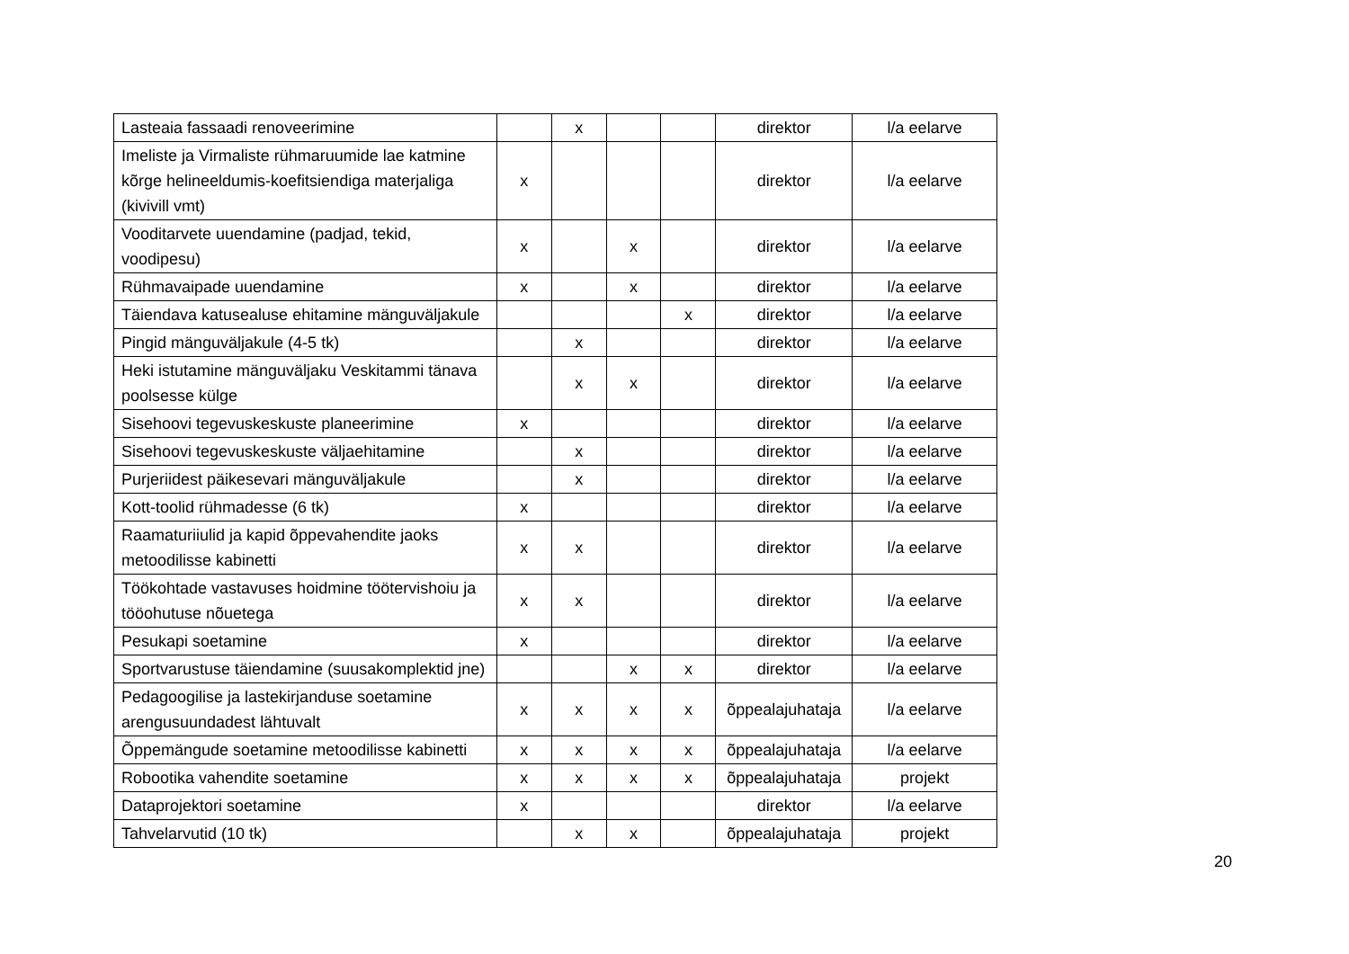| Lasteaia fassaadi renoveerimine | | x | | | direktor | l/a eelarve |
| Imeliste ja Virmaliste rühmaruumide lae katmine kõrge helineeldumis-koefitsiendiga materjaliga (kivivill vmt) | x | | | | direktor | l/a eelarve |
| Vooditarvete uuendamine (padjad, tekid, voodipesu) | x | | x | | direktor | l/a eelarve |
| Rühmavaipade uuendamine | x | | x | | direktor | l/a eelarve |
| Täiendava katusealuse ehitamine mänguväljakule | | | | x | direktor | l/a eelarve |
| Pingid mänguväljakule (4-5 tk) | | x | | | direktor | l/a eelarve |
| Heki istutamine mänguväljaku Veskitammi tänava poolsesse külge | | x | x | | direktor | l/a eelarve |
| Sisehoovi tegevuskeskuste planeerimine | x | | | | direktor | l/a eelarve |
| Sisehoovi tegevuskeskuste väljaehitamine | | x | | | direktor | l/a eelarve |
| Purjeriidest päikesevari mänguväljakule | | x | | | direktor | l/a eelarve |
| Kott-toolid rühmadesse (6 tk) | x | | | | direktor | l/a eelarve |
| Raamaturiiulid ja kapid õppevahendite jaoks metoodilisse kabinetti | x | x | | | direktor | l/a eelarve |
| Töökohtade vastavuses hoidmine töötervishoiu ja tööohutuse nõuetega | x | x | | | direktor | l/a eelarve |
| Pesukapi soetamine | x | | | | direktor | l/a eelarve |
| Sportvarustuse täiendamine (suusakomplektid jne) | | | x | x | direktor | l/a eelarve |
| Pedagoogilise ja lastekirjanduse soetamine arengusuundadest lähtuvalt | x | x | x | x | õppealajuhataja | l/a eelarve |
| Õppemängude soetamine metoodilisse kabinetti | x | x | x | x | õppealajuhataja | l/a eelarve |
| Robootika vahendite soetamine | x | x | x | x | õppealajuhataja | projekt |
| Dataprojektori soetamine | x | | | | direktor | l/a eelarve |
| Tahvelarvutid (10 tk) | | x | x | | õppealajuhataja | projekt |
20